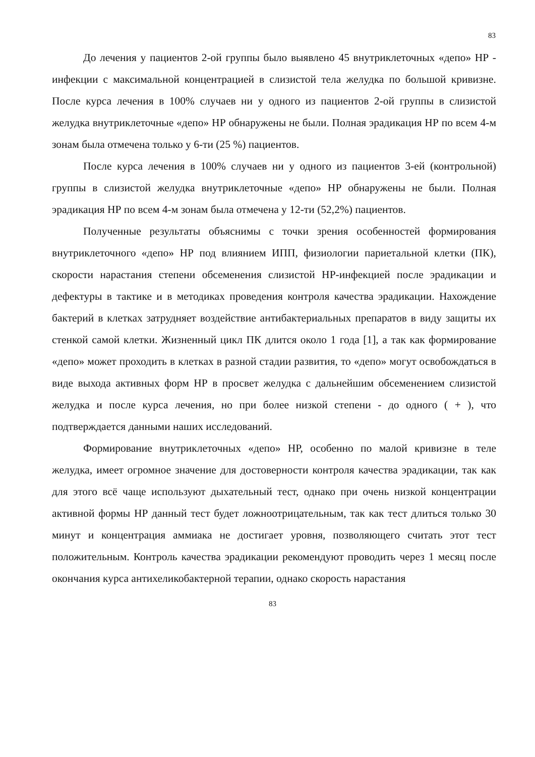83
До лечения у пациентов 2-ой группы было выявлено 45 внутриклеточных «депо» НР - инфекции с максимальной концентрацией в слизистой тела желудка по большой кривизне. После курса лечения в 100% случаев ни у одного из пациентов 2-ой группы в слизистой желудка внутриклеточные «депо» НР обнаружены не были. Полная эрадикация НР по всем 4-м зонам была отмечена только у 6-ти (25 %) пациентов.
После курса лечения в 100% случаев ни у одного из пациентов 3-ей (контрольной) группы в слизистой желудка внутриклеточные «депо» НР обнаружены не были. Полная эрадикация НР по всем 4-м зонам была отмечена у 12-ти (52,2%) пациентов.
Полученные результаты объяснимы с точки зрения особенностей формирования внутриклеточного «депо» НР под влиянием ИПП, физиологии париетальной клетки (ПК), скорости нарастания степени обсеменения слизистой НР-инфекцией после эрадикации и дефектуры в тактике и в методиках проведения контроля качества эрадикации. Нахождение бактерий в клетках затрудняет воздействие антибактериальных препаратов в виду защиты их стенкой самой клетки. Жизненный цикл ПК длится около 1 года [1], а так как формирование «депо» может проходить в клетках в разной стадии развития, то «депо» могут освобождаться в виде выхода активных форм НР в просвет желудка с дальнейшим обсеменением слизистой желудка и после курса лечения, но при более низкой степени - до одного ( + ), что подтверждается данными наших исследований.
Формирование внутриклеточных «депо» НР, особенно по малой кривизне в теле желудка, имеет огромное значение для достоверности контроля качества эрадикации, так как для этого всё чаще используют дыхательный тест, однако при очень низкой концентрации активной формы НР данный тест будет ложноотрицательным, так как тест длиться только 30 минут и концентрация аммиака не достигает уровня, позволяющего считать этот тест положительным. Контроль качества эрадикации рекомендуют проводить через 1 месяц после окончания курса антихеликобактерной терапии, однако скорость нарастания
83